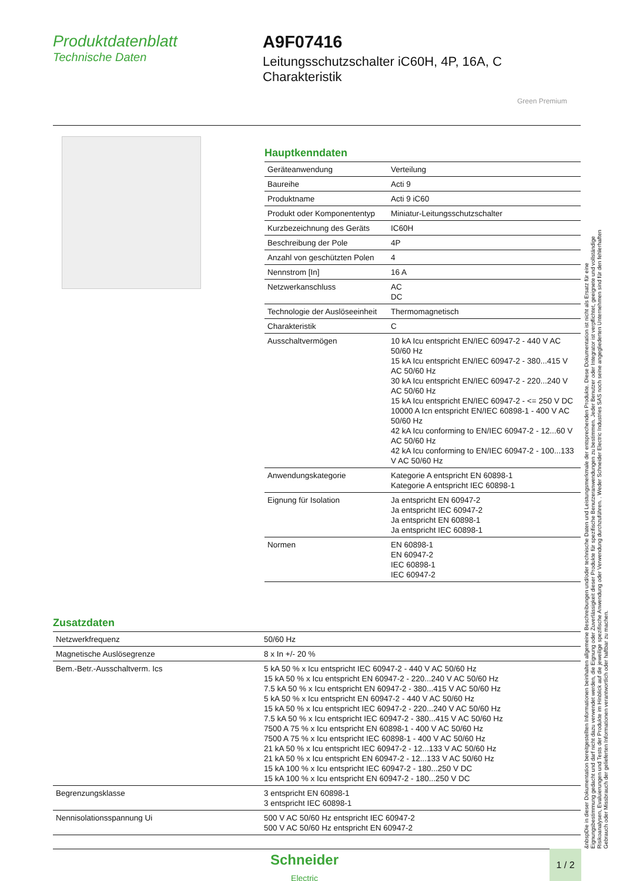Produktdatenblatt
Technische Daten
A9F07416
Leitungsschutzschalter iC60H, 4P, 16A, C Charakteristik
Green Premium
Hauptkenndaten
| Geräteanwendung | Verteilung |
| Baureihe | Acti 9 |
| Produktname | Acti 9 iC60 |
| Produkt oder Komponententyp | Miniatur-Leitungsschutzschalter |
| Kurzbezeichnung des Geräts | IC60H |
| Beschreibung der Pole | 4P |
| Anzahl von geschützten Polen | 4 |
| Nennstrom [In] | 16 A |
| Netzwerkanschluss | AC DC |
| Technologie der Auslöseeinheit | Thermomagnetisch |
| Charakteristik | C |
| Ausschaltvermögen | 10 kA Icu entspricht EN/IEC 60947-2 - 440 V AC 50/60 Hz 15 kA Icu entspricht EN/IEC 60947-2 - 380...415 V AC 50/60 Hz 30 kA Icu entspricht EN/IEC 60947-2 - 220...240 V AC 50/60 Hz 15 kA Icu entspricht EN/IEC 60947-2 - <= 250 V DC 10000 A Icn entspricht EN/IEC 60898-1 - 400 V AC 50/60 Hz 42 kA Icu conforming to EN/IEC 60947-2 - 12...60 V AC 50/60 Hz 42 kA Icu conforming to EN/IEC 60947-2 - 100...133 V AC 50/60 Hz |
| Anwendungskategorie | Kategorie A entspricht EN 60898-1 Kategorie A entspricht IEC 60898-1 |
| Eignung für Isolation | Ja entspricht EN 60947-2 Ja entspricht IEC 60947-2 Ja entspricht EN 60898-1 Ja entspricht IEC 60898-1 |
| Normen | EN 60898-1 EN 60947-2 IEC 60898-1 IEC 60947-2 |
Zusatzdaten
| Netzwerkfrequenz | 50/60 Hz |
| Magnetische Auslösegrenze | 8 x In +/- 20 % |
| Bem.-Betr.-Ausschaltverm. Ics | 5 kA 50 % x Icu entspricht IEC 60947-2 - 440 V AC 50/60 Hz 15 kA 50 % x Icu entspricht EN 60947-2 - 220...240 V AC 50/60 Hz 7.5 kA 50 % x Icu entspricht EN 60947-2 - 380...415 V AC 50/60 Hz 5 kA 50 % x Icu entspricht EN 60947-2 - 440 V AC 50/60 Hz 15 kA 50 % x Icu entspricht IEC 60947-2 - 220...240 V AC 50/60 Hz 7.5 kA 50 % x Icu entspricht IEC 60947-2 - 380...415 V AC 50/60 Hz 7500 A 75 % x Icu entspricht EN 60898-1 - 400 V AC 50/60 Hz 7500 A 75 % x Icu entspricht IEC 60898-1 - 400 V AC 50/60 Hz 21 kA 50 % x Icu entspricht IEC 60947-2 - 12...133 V AC 50/60 Hz 21 kA 50 % x Icu entspricht EN 60947-2 - 12...133 V AC 50/60 Hz 15 kA 100 % x Icu entspricht IEC 60947-2 - 180...250 V DC 15 kA 100 % x Icu entspricht EN 60947-2 - 180...250 V DC |
| Begrenzungsklasse | 3 entspricht EN 60898-1 3 entspricht IEC 60898-1 |
| Nennisolationsspannung Ui | 500 V AC 50/60 Hz entspricht IEC 60947-2 500 V AC 50/60 Hz entspricht EN 60947-2 |
&nbspDie in dieser Dokumentation bereitgestellten Informationen beinhalten allgemeine Beschreibungen und/oder technische Daten und Leistungsmerkmale der entsprechenden Produkte. Diese Dokumentation ist nicht als Ersatz für eine Eignungsbestimmung gedacht und darf nicht dazu verwendet werden, die Eignung oder Zuverlässigkeit dieser Produkte für spezifische Benutzeranwendungen zu bestimmen. Jeder Benutzer oder Integrator ist verpflichtet, geeignete und vollständige Risikoanalysen, Evaluierungen und Tests der Produkte im Hinblick auf die jeweilige spezifische Anwendung oder Verwendung durchzuführen. . Weder Schneider Electric Industries SAS noch seine angegliederten Unternehmen sind für den fehlerhaften Gebrauch oder Missbrauch der gelieferten Informationen verantwortlich oder haftbar zu machen.
Schneider
Electric
1 / 2